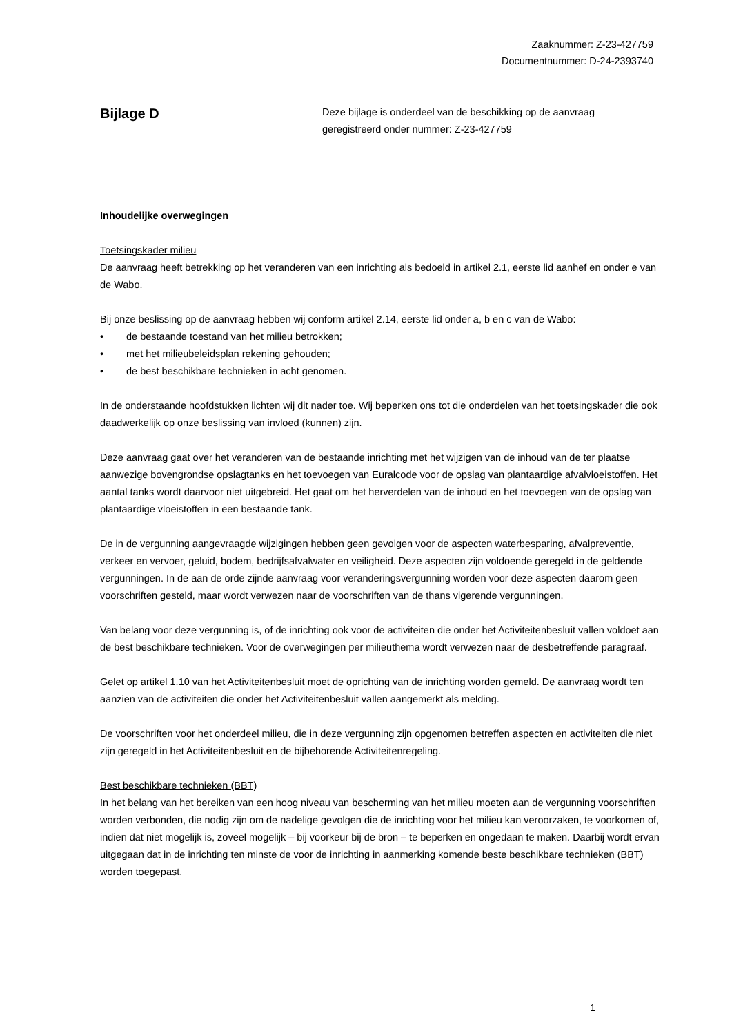Zaaknummer: Z-23-427759
Documentnummer: D-24-2393740
Bijlage D
Deze bijlage is onderdeel van de beschikking op de aanvraag
geregistreerd onder nummer: Z-23-427759
Inhoudelijke overwegingen
Toetsingskader milieu
De aanvraag heeft betrekking op het veranderen van een inrichting als bedoeld in artikel 2.1, eerste lid aanhef en onder e van de Wabo.
Bij onze beslissing op de aanvraag hebben wij conform artikel 2.14, eerste lid onder a, b en c van de Wabo:
• de bestaande toestand van het milieu betrokken;
• met het milieubeleidsplan rekening gehouden;
• de best beschikbare technieken in acht genomen.
In de onderstaande hoofdstukken lichten wij dit nader toe. Wij beperken ons tot die onderdelen van het toetsingskader die ook daadwerkelijk op onze beslissing van invloed (kunnen) zijn.
Deze aanvraag gaat over het veranderen van de bestaande inrichting met het wijzigen van de inhoud van de ter plaatse aanwezige bovengrondse opslagtanks en het toevoegen van Euralcode voor de opslag van plantaardige afvalvloeistoffen. Het aantal tanks wordt daarvoor niet uitgebreid. Het gaat om het herverdelen van de inhoud en het toevoegen van de opslag van plantaardige vloeistoffen in een bestaande tank.
De in de vergunning aangevraagde wijzigingen hebben geen gevolgen voor de aspecten waterbesparing, afvalpreventie, verkeer en vervoer, geluid, bodem, bedrijfsafvalwater en veiligheid. Deze aspecten zijn voldoende geregeld in de geldende vergunningen. In de aan de orde zijnde aanvraag voor veranderingsvergunning worden voor deze aspecten daarom geen voorschriften gesteld, maar wordt verwezen naar de voorschriften van de thans vigerende vergunningen.
Van belang voor deze vergunning is, of de inrichting ook voor de activiteiten die onder het Activiteitenbesluit vallen voldoet aan de best beschikbare technieken. Voor de overwegingen per milieuthema wordt verwezen naar de desbetreffende paragraaf.
Gelet op artikel 1.10 van het Activiteitenbesluit moet de oprichting van de inrichting worden gemeld. De aanvraag wordt ten aanzien van de activiteiten die onder het Activiteitenbesluit vallen aangemerkt als melding.
De voorschriften voor het onderdeel milieu, die in deze vergunning zijn opgenomen betreffen aspecten en activiteiten die niet zijn geregeld in het Activiteitenbesluit en de bijbehorende Activiteitenregeling.
Best beschikbare technieken (BBT)
In het belang van het bereiken van een hoog niveau van bescherming van het milieu moeten aan de vergunning voorschriften worden verbonden, die nodig zijn om de nadelige gevolgen die de inrichting voor het milieu kan veroorzaken, te voorkomen of, indien dat niet mogelijk is, zoveel mogelijk – bij voorkeur bij de bron – te beperken en ongedaan te maken. Daarbij wordt ervan uitgegaan dat in de inrichting ten minste de voor de inrichting in aanmerking komende beste beschikbare technieken (BBT) worden toegepast.
1